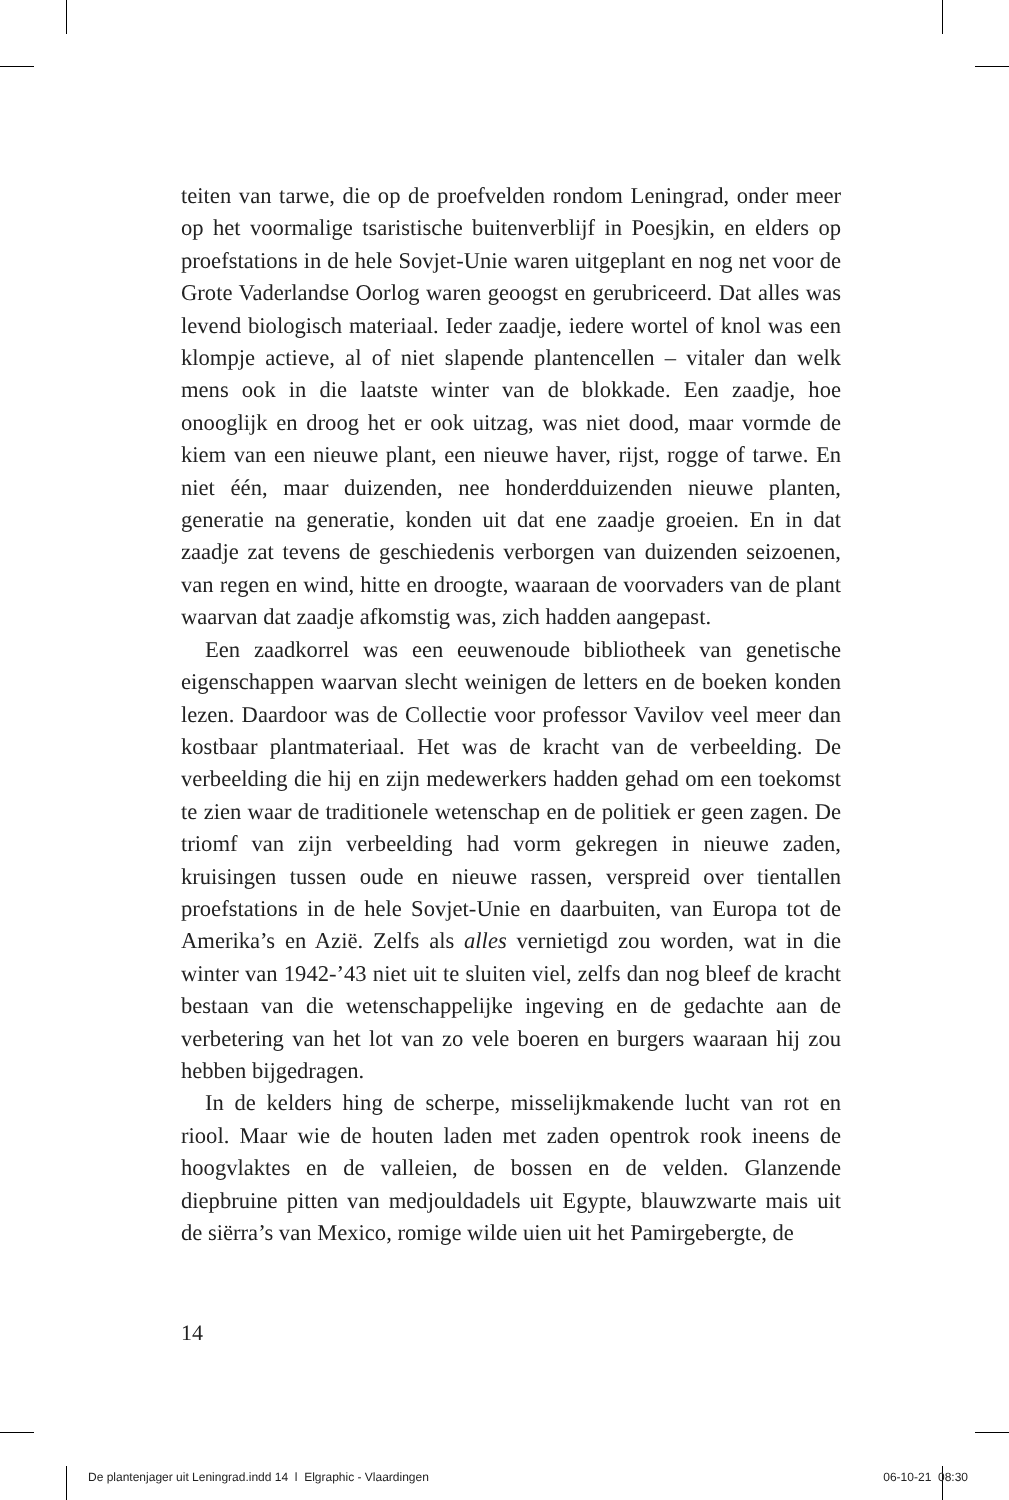teiten van tarwe, die op de proefvelden rondom Leningrad, onder meer op het voormalige tsaristische buitenverblijf in Poesjkin, en elders op proefstations in de hele Sovjet-Unie waren uitgeplant en nog net voor de Grote Vaderlandse Oorlog waren geoogst en gerubriceerd. Dat alles was levend biologisch materiaal. Ieder zaadje, iedere wortel of knol was een klompje actieve, al of niet slapende plantencellen – vitaler dan welk mens ook in die laatste winter van de blokkade. Een zaadje, hoe onooglijk en droog het er ook uitzag, was niet dood, maar vormde de kiem van een nieuwe plant, een nieuwe haver, rijst, rogge of tarwe. En niet één, maar duizenden, nee honderdduizenden nieuwe planten, generatie na generatie, konden uit dat ene zaadje groeien. En in dat zaadje zat tevens de geschiedenis verborgen van duizenden seizoenen, van regen en wind, hitte en droogte, waaraan de voorvaders van de plant waarvan dat zaadje afkomstig was, zich hadden aangepast.
Een zaadkorrel was een eeuwenoude bibliotheek van genetische eigenschappen waarvan slecht weinigen de letters en de boeken konden lezen. Daardoor was de Collectie voor professor Vavilov veel meer dan kostbaar plantmateriaal. Het was de kracht van de verbeelding. De verbeelding die hij en zijn medewerkers hadden gehad om een toekomst te zien waar de traditionele wetenschap en de politiek er geen zagen. De triomf van zijn verbeelding had vorm gekregen in nieuwe zaden, kruisingen tussen oude en nieuwe rassen, verspreid over tientallen proefstations in de hele Sovjet-Unie en daarbuiten, van Europa tot de Amerika’s en Azië. Zelfs als alles vernietigd zou worden, wat in die winter van 1942-’43 niet uit te sluiten viel, zelfs dan nog bleef de kracht bestaan van die wetenschappelijke ingeving en de gedachte aan de verbetering van het lot van zo vele boeren en burgers waaraan hij zou hebben bijgedragen.
In de kelders hing de scherpe, misselijkmakende lucht van rot en riool. Maar wie de houten laden met zaden opentrok rook ineens de hoogvlaktes en de valleien, de bossen en de velden. Glanzende diepbruine pitten van medjouldadels uit Egypte, blauwzwarte mais uit de siërra’s van Mexico, romige wilde uien uit het Pamirgebergte, de
14
De plantenjager uit Leningrad.indd 14 l Elgraphic - Vlaardingen 06-10-21 08:30